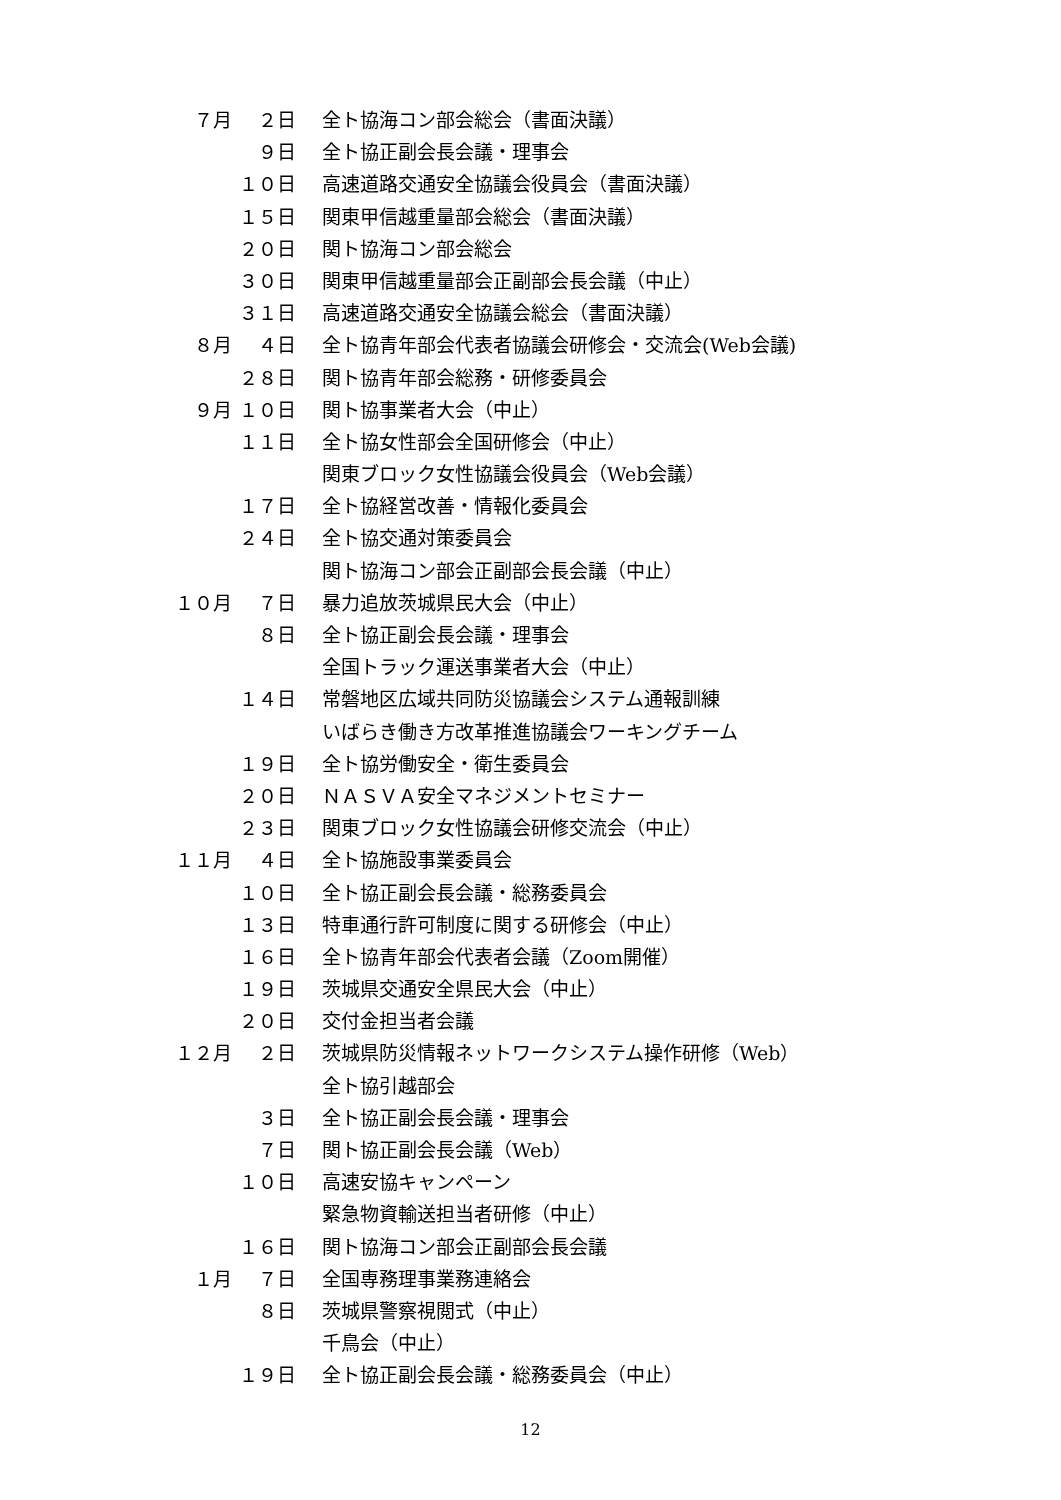７月 ２日 全ト協海コン部会総会（書面決議）
９日 全ト協正副会長会議・理事会
１０日 高速道路交通安全協議会役員会（書面決議）
１５日 関東甲信越重量部会総会（書面決議）
２０日 関ト協海コン部会総会
３０日 関東甲信越重量部会正副部会長会議（中止）
３１日 高速道路交通安全協議会総会（書面決議）
８月 ４日 全ト協青年部会代表者協議会研修会・交流会(Web会議)
２８日 関ト協青年部会総務・研修委員会
９月 １０日 関ト協事業者大会（中止）
１１日 全ト協女性部会全国研修会（中止）
関東ブロック女性協議会役員会（Web会議）
１７日 全ト協経営改善・情報化委員会
２４日 全ト協交通対策委員会
関ト協海コン部会正副部会長会議（中止）
１０月 ７日 暴力追放茨城県民大会（中止）
８日 全ト協正副会長会議・理事会
全国トラック運送事業者大会（中止）
１４日 常磐地区広域共同防災協議会システム通報訓練
いばらき働き方改革推進協議会ワーキングチーム
１９日 全ト協労働安全・衛生委員会
２０日 ＮＡＳＶＡ安全マネジメントセミナー
２３日 関東ブロック女性協議会研修交流会（中止）
１１月 ４日 全ト協施設事業委員会
１０日 全ト協正副会長会議・総務委員会
１３日 特車通行許可制度に関する研修会（中止）
１６日 全ト協青年部会代表者会議（Zoom開催）
１９日 茨城県交通安全県民大会（中止）
２０日 交付金担当者会議
１２月 ２日 茨城県防災情報ネットワークシステム操作研修（Web）
全ト協引越部会
３日 全ト協正副会長会議・理事会
７日 関ト協正副会長会議（Web）
１０日 高速安協キャンペーン
緊急物資輸送担当者研修（中止）
１６日 関ト協海コン部会正副部会長会議
１月 ７日 全国専務理事業務連絡会
８日 茨城県警察視閲式（中止）
千鳥会（中止）
１９日 全ト協正副会長会議・総務委員会（中止）
12